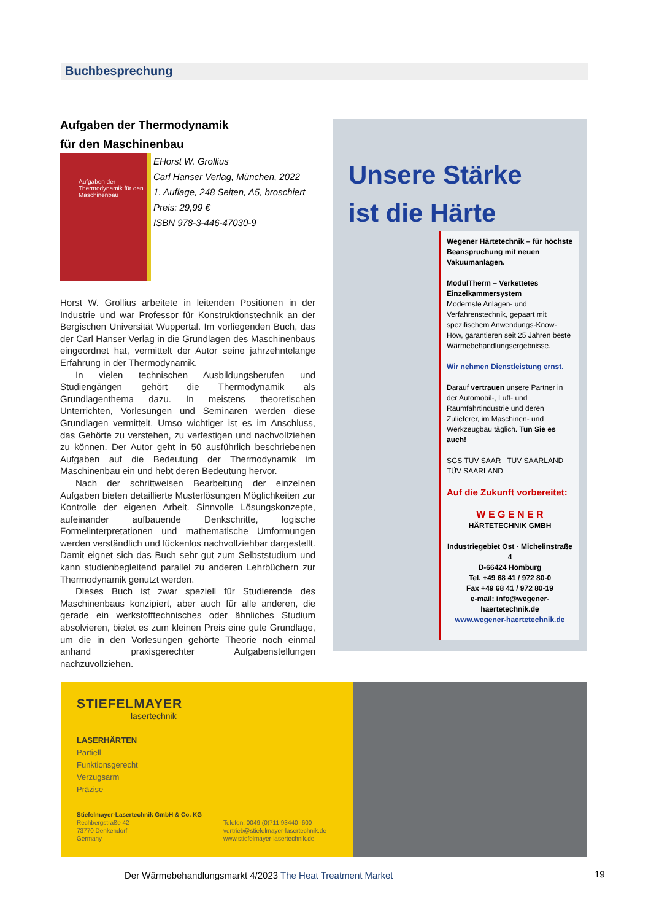Buchbesprechung
Aufgaben der Thermodynamik
für den Maschinenbau
Aufgaben der Thermodynamik für den Maschinenbau
EHorst W. Grollius
Carl Hanser Verlag, München, 2022
1. Auflage, 248 Seiten, A5, broschiert
Preis: 29,99 €
ISBN 978-3-446-47030-9
Horst W. Grollius arbeitete in leitenden Positionen in der Industrie und war Professor für Konstruktionstechnik an der Bergischen Universität Wuppertal. Im vorliegenden Buch, das der Carl Hanser Verlag in die Grundlagen des Maschinenbaus eingeordnet hat, vermittelt der Autor seine jahrzehntelange Erfahrung in der Thermodynamik.
In vielen technischen Ausbildungsberufen und Studiengängen gehört die Thermodynamik als Grundlagenthema dazu. In meistens theoretischen Unterrichten, Vorlesungen und Seminaren werden diese Grundlagen vermittelt. Umso wichtiger ist es im Anschluss, das Gehörte zu verstehen, zu verfestigen und nachvollziehen zu können. Der Autor geht in 50 ausführlich beschriebenen Aufgaben auf die Bedeutung der Thermodynamik im Maschinenbau ein und hebt deren Bedeutung hervor.
Nach der schrittweisen Bearbeitung der einzelnen Aufgaben bieten detaillierte Musterlösungen Möglichkeiten zur Kontrolle der eigenen Arbeit. Sinnvolle Lösungskonzepte, aufeinander aufbauende Denkschritte, logische Formelinterpretationen und mathematische Umformungen werden verständlich und lückenlos nachvollziehbar dargestellt. Damit eignet sich das Buch sehr gut zum Selbststudium und kann studienbegleitend parallel zu anderen Lehrbüchern zur Thermodynamik genutzt werden.
Dieses Buch ist zwar speziell für Studierende des Maschinenbaus konzipiert, aber auch für alle anderen, die gerade ein werkstofftechnisches oder ähnliches Studium absolvieren, bietet es zum kleinen Preis eine gute Grundlage, um die in den Vorlesungen gehörte Theorie noch einmal anhand praxisgerechter Aufgabenstellungen nachzuvollziehen.
Unsere Stärke
ist die Härte
Wegener Härtetechnik – für höchste Beanspruchung mit neuen Vakuumanlagen.
ModulTherm – Verkettetes Einzelkammersystem
Modernste Anlagen- und Verfahrenstechnik, gepaart mit spezifischem Anwendungs-Know-How, garantieren seit 25 Jahren beste Wärmebehandlungsergebnisse.
Wir nehmen Dienstleistung ernst.
Darauf vertrauen unsere Partner in der Automobil-, Luft- und Raumfahrtindustrie und deren Zulieferer, im Maschinen- und Werkzeugbau täglich. Tun Sie es auch!
SGS TÜV SAAR TÜV SAARLAND TÜV SAARLAND
Auf die Zukunft vorbereitet:
W E G E N E R
HÄRTETECHNIK GMBH
Industriegebiet Ost · Michelinstraße 4
D-66424 Homburg
Tel. +49 68 41 / 972 80-0
Fax +49 68 41 / 972 80-19
e-mail: info@wegener-haertetechnik.de
www.wegener-haertetechnik.de
STIEFELMAYER
lasertechnik
LASERHÄRTEN
Partiell
Funktionsgerecht
Verzugsarm
Präzise
Stiefelmayer-Lasertechnik GmbH & Co. KG
Rechbergstraße 42
73770 Denkendorf
Germany
Telefon: 0049 (0)711 93440 -600
vertrieb@stiefelmayer-lasertechnik.de
www.stiefelmayer-lasertechnik.de
Der Wärmebehandlungsmarkt 4/2023 The Heat Treatment Market
19